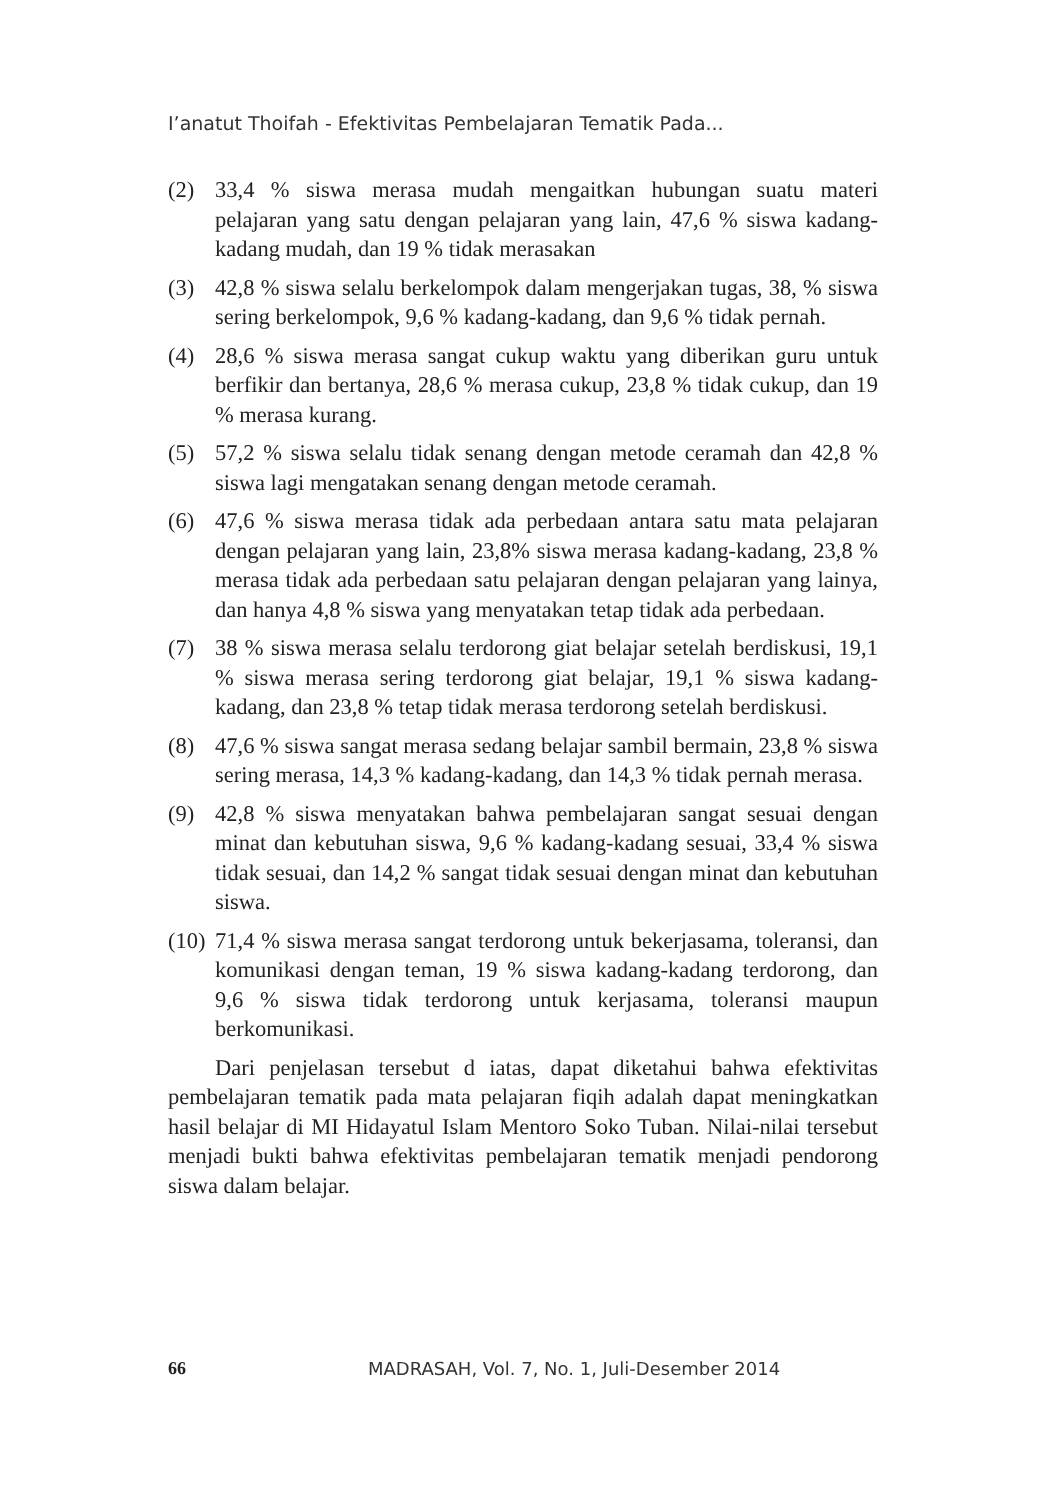I’anatut Thoifah - Efektivitas Pembelajaran Tematik Pada...
(2) 33,4 % siswa merasa mudah mengaitkan hubungan suatu materi pelajaran yang satu dengan pelajaran yang lain, 47,6 % siswa kadang-kadang mudah, dan 19 % tidak merasakan
(3) 42,8 % siswa selalu berkelompok dalam mengerjakan tugas, 38, % siswa sering berkelompok, 9,6 % kadang-kadang, dan 9,6 % tidak pernah.
(4) 28,6 % siswa merasa sangat cukup waktu yang diberikan guru untuk berfikir dan bertanya, 28,6 % merasa cukup, 23,8 % tidak cukup, dan 19 % merasa kurang.
(5) 57,2 % siswa selalu tidak senang dengan metode ceramah dan 42,8 % siswa lagi mengatakan senang dengan metode ceramah.
(6) 47,6 % siswa merasa tidak ada perbedaan antara satu mata pelajaran dengan pelajaran yang lain, 23,8% siswa merasa kadang-kadang, 23,8 % merasa tidak ada perbedaan satu pelajaran dengan pelajaran yang lainya, dan hanya 4,8 % siswa yang menyatakan tetap tidak ada perbedaan.
(7) 38 % siswa merasa selalu terdorong giat belajar setelah berdiskusi, 19,1 % siswa merasa sering terdorong giat belajar, 19,1 % siswa kadang-kadang, dan 23,8 % tetap tidak merasa terdorong setelah berdiskusi.
(8) 47,6 % siswa sangat merasa sedang belajar sambil bermain, 23,8 % siswa sering merasa, 14,3 % kadang-kadang, dan 14,3 % tidak pernah merasa.
(9) 42,8 % siswa menyatakan bahwa pembelajaran sangat sesuai dengan minat dan kebutuhan siswa, 9,6 % kadang-kadang sesuai, 33,4 % siswa tidak sesuai, dan 14,2 % sangat tidak sesuai dengan minat dan kebutuhan siswa.
(10) 71,4 % siswa merasa sangat terdorong untuk bekerjasama, toleransi, dan komunikasi dengan teman, 19 % siswa kadang-kadang terdorong, dan 9,6 % siswa tidak terdorong untuk kerjasama, toleransi maupun berkomunikasi.
Dari penjelasan tersebut d iatas, dapat diketahui bahwa efektivitas pembelajaran tematik pada mata pelajaran fiqih adalah dapat meningkatkan hasil belajar di MI Hidayatul Islam Mentoro Soko Tuban. Nilai-nilai tersebut menjadi bukti bahwa efektivitas pembelajaran tematik menjadi pendorong siswa dalam belajar.
66 MADRASAH, Vol. 7, No. 1, Juli-Desember 2014